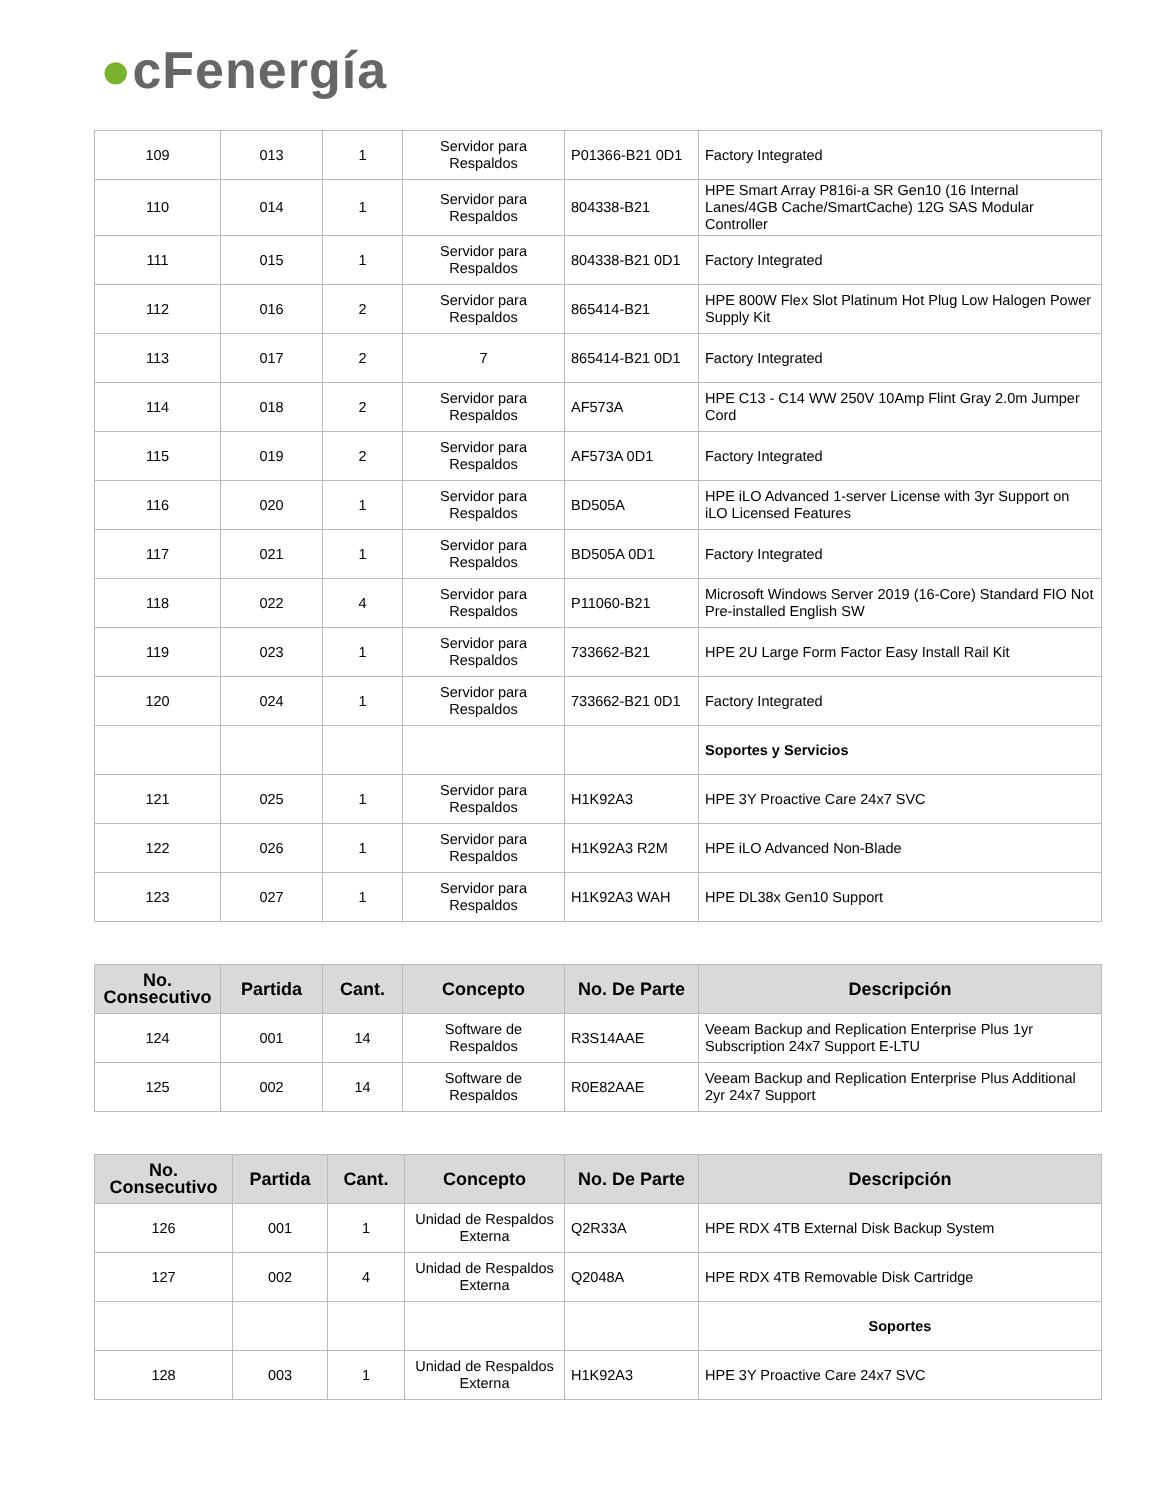●cFenergía
| 109 | 013 | 1 | Servidor para Respaldos | P01366-B21 0D1 | Factory Integrated |
| 110 | 014 | 1 | Servidor para Respaldos | 804338-B21 | HPE Smart Array P816i-a SR Gen10 (16 Internal Lanes/4GB Cache/SmartCache) 12G SAS Modular Controller |
| 111 | 015 | 1 | Servidor para Respaldos | 804338-B21 0D1 | Factory Integrated |
| 112 | 016 | 2 | Servidor para Respaldos | 865414-B21 | HPE 800W Flex Slot Platinum Hot Plug Low Halogen Power Supply Kit |
| 113 | 017 | 2 | 7 | 865414-B21 0D1 | Factory Integrated |
| 114 | 018 | 2 | Servidor para Respaldos | AF573A | HPE C13 - C14 WW 250V 10Amp Flint Gray 2.0m Jumper Cord |
| 115 | 019 | 2 | Servidor para Respaldos | AF573A 0D1 | Factory Integrated |
| 116 | 020 | 1 | Servidor para Respaldos | BD505A | HPE iLO Advanced 1-server License with 3yr Support on iLO Licensed Features |
| 117 | 021 | 1 | Servidor para Respaldos | BD505A 0D1 | Factory Integrated |
| 118 | 022 | 4 | Servidor para Respaldos | P11060-B21 | Microsoft Windows Server 2019 (16-Core) Standard FIO Not Pre-installed English SW |
| 119 | 023 | 1 | Servidor para Respaldos | 733662-B21 | HPE 2U Large Form Factor Easy Install Rail Kit |
| 120 | 024 | 1 | Servidor para Respaldos | 733662-B21 0D1 | Factory Integrated |
| | | | | | Soportes y Servicios |
| 121 | 025 | 1 | Servidor para Respaldos | H1K92A3 | HPE 3Y Proactive Care 24x7 SVC |
| 122 | 026 | 1 | Servidor para Respaldos | H1K92A3 R2M | HPE iLO Advanced Non-Blade |
| 123 | 027 | 1 | Servidor para Respaldos | H1K92A3 WAH | HPE DL38x Gen10 Support |
| No. Consecutivo | Partida | Cant. | Concepto | No. De Parte | Descripción |
| --- | --- | --- | --- | --- | --- |
| 124 | 001 | 14 | Software de Respaldos | R3S14AAE | Veeam Backup and Replication Enterprise Plus 1yr Subscription 24x7 Support E-LTU |
| 125 | 002 | 14 | Software de Respaldos | R0E82AAE | Veeam Backup and Replication Enterprise Plus Additional 2yr 24x7 Support |
| No. Consecutivo | Partida | Cant. | Concepto | No. De Parte | Descripción |
| --- | --- | --- | --- | --- | --- |
| 126 | 001 | 1 | Unidad de Respaldos Externa | Q2R33A | HPE RDX 4TB External Disk Backup System |
| 127 | 002 | 4 | Unidad de Respaldos Externa | Q2048A | HPE RDX 4TB Removable Disk Cartridge |
| | | | | | Soportes |
| 128 | 003 | 1 | Unidad de Respaldos Externa | H1K92A3 | HPE 3Y Proactive Care 24x7 SVC |